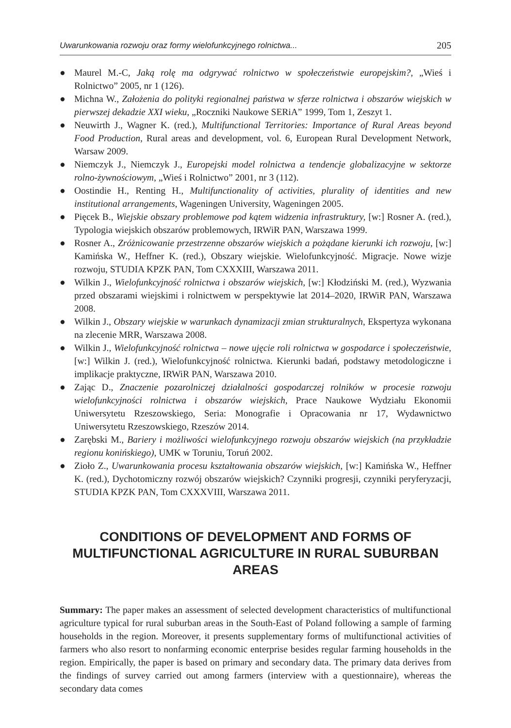Uwarunkowania rozwoju oraz formy wielofunkcyjnego rolnictwa... 205
● Maurel M.-C, Jaką rolę ma odgrywać rolnictwo w społeczeństwie europejskim?, „Wieś i Rolnictwo” 2005, nr 1 (126).
● Michna W., Założenia do polityki regionalnej państwa w sferze rolnictwa i obszarów wiejskich w pierwszej dekadzie XXI wieku, „Roczniki Naukowe SERiA” 1999, Tom 1, Zeszyt 1.
● Neuwirth J., Wagner K. (red.), Multifunctional Territories: Importance of Rural Areas beyond Food Production, Rural areas and development, vol. 6, European Rural Development Network, Warsaw 2009.
● Niemczyk J., Niemczyk J., Europejski model rolnictwa a tendencje globalizacyjne w sektorze rolno-żywnościowym, „Wieś i Rolnictwo” 2001, nr 3 (112).
● Oostindie H., Renting H., Multifunctionality of activities, plurality of identities and new institutional arrangements, Wageningen University, Wageningen 2005.
● Pięcek B., Wiejskie obszary problemowe pod kątem widzenia infrastruktury, [w:] Rosner A. (red.), Typologia wiejskich obszarów problemowych, IRWiR PAN, Warszawa 1999.
● Rosner A., Zróżnicowanie przestrzenne obszarów wiejskich a pożądane kierunki ich rozwoju, [w:] Kamińska W., Heffner K. (red.), Obszary wiejskie. Wielofunkcyjność. Migracje. Nowe wizje rozwoju, STUDIA KPZK PAN, Tom CXXXIII, Warszawa 2011.
● Wilkin J., Wielofunkcyjność rolnictwa i obszarów wiejskich, [w:] Kłodziński M. (red.), Wyzwania przed obszarami wiejskimi i rolnictwem w perspektywie lat 2014–2020, IRWiR PAN, Warszawa 2008.
● Wilkin J., Obszary wiejskie w warunkach dynamizacji zmian strukturalnych, Ekspertyza wykonana na zlecenie MRR, Warszawa 2008.
● Wilkin J., Wielofunkcyjność rolnictwa – nowe ujęcie roli rolnictwa w gospodarce i społeczeństwie, [w:] Wilkin J. (red.), Wielofunkcyjność rolnictwa. Kierunki badań, podstawy metodologiczne i implikacje praktyczne, IRWiR PAN, Warszawa 2010.
● Zając D., Znaczenie pozarolniczej działalności gospodarczej rolników w procesie rozwoju wielofunkcyjności rolnictwa i obszarów wiejskich, Prace Naukowe Wydziału Ekonomii Uniwersytetu Rzeszowskiego, Seria: Monografie i Opracowania nr 17, Wydawnictwo Uniwersytetu Rzeszowskiego, Rzeszów 2014.
● Zarębski M., Bariery i możliwości wielofunkcyjnego rozwoju obszarów wiejskich (na przykładzie regionu konińskiego), UMK w Toruniu, Toruń 2002.
● Zioło Z., Uwarunkowania procesu kształtowania obszarów wiejskich, [w:] Kamińska W., Heffner K. (red.), Dychotomiczny rozwój obszarów wiejskich? Czynniki progresji, czynniki peryferyzacji, STUDIA KPZK PAN, Tom CXXXVIII, Warszawa 2011.
CONDITIONS OF DEVELOPMENT AND FORMS OF MULTIFUNCTIONAL AGRICULTURE IN RURAL SUBURBAN AREAS
Summary: The paper makes an assessment of selected development characteristics of multifunctional agriculture typical for rural suburban areas in the South-East of Poland following a sample of farming households in the region. Moreover, it presents supplementary forms of multifunctional activities of farmers who also resort to nonfarming economic enterprise besides regular farming households in the region. Empirically, the paper is based on primary and secondary data. The primary data derives from the findings of survey carried out among farmers (interview with a questionnaire), whereas the secondary data comes